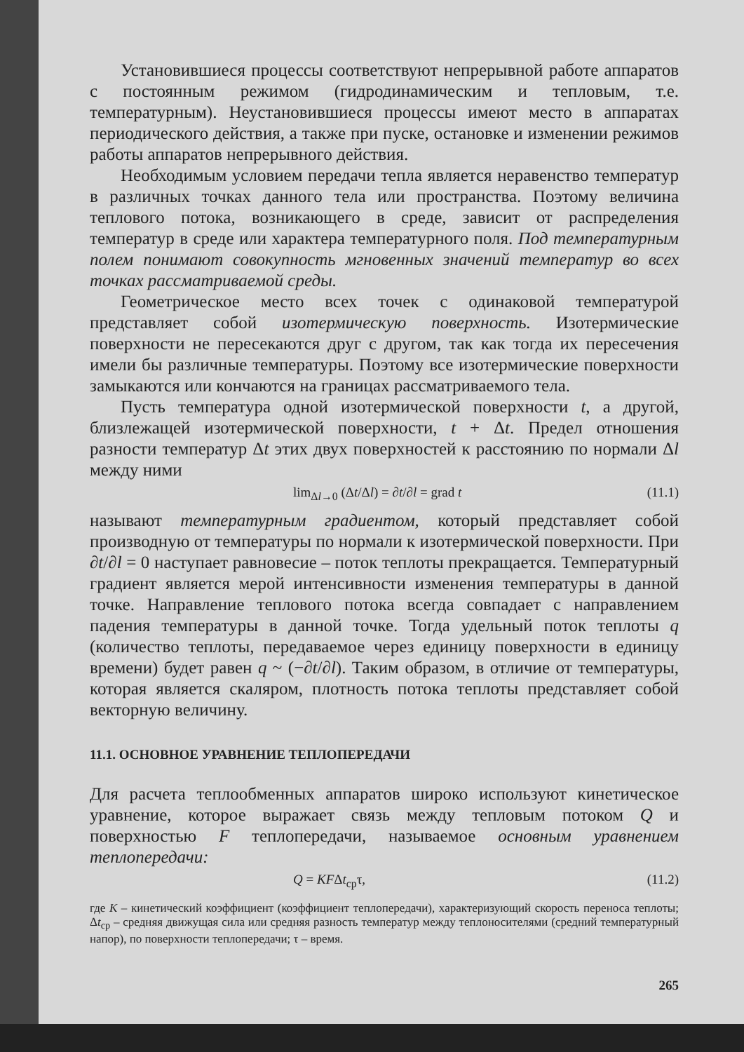Установившиеся процессы соответствуют непрерывной работе аппаратов с постоянным режимом (гидродинамическим и тепловым, т.е. температурным). Неустановившиеся процессы имеют место в аппаратах периодического действия, а также при пуске, остановке и изменении режимов работы аппаратов непрерывного действия.
Необходимым условием передачи тепла является неравенство температур в различных точках данного тела или пространства. Поэтому величина теплового потока, возникающего в среде, зависит от распределения температур в среде или характера температурного поля. Под температурным полем понимают совокупность мгновенных значений температур во всех точках рассматриваемой среды.
Геометрическое место всех точек с одинаковой температурой представляет собой изотермическую поверхность. Изотермические поверхности не пересекаются друг с другом, так как тогда их пересечения имели бы различные температуры. Поэтому все изотермические поверхности замыкаются или кончаются на границах рассматриваемого тела.
Пусть температура одной изотермической поверхности t, а другой, близлежащей изотермической поверхности, t + Δt. Предел отношения разности температур Δt этих двух поверхностей к расстоянию по нормали Δl между ними
lim<sub>Δl→0</sub> (Δt/Δl) = ∂t/∂l = grad t (11.1)
называют температурным градиентом, который представляет собой производную от температуры по нормали к изотермической поверхности. При ∂t/∂l = 0 наступает равновесие – поток теплоты прекращается. Температурный градиент является мерой интенсивности изменения температуры в данной точке. Направление теплового потока всегда совпадает с направлением падения температуры в данной точке. Тогда удельный поток теплоты q (количество теплоты, передаваемое через единицу поверхности в единицу времени) будет равен q ~ (−∂t/∂l). Таким образом, в отличие от температуры, которая является скаляром, плотность потока теплоты представляет собой векторную величину.
11.1. ОСНОВНОЕ УРАВНЕНИЕ ТЕПЛОПЕРЕДАЧИ
Для расчета теплообменных аппаратов широко используют кинетическое уравнение, которое выражает связь между тепловым потоком Q и поверхностью F теплопередачи, называемое основным уравнением теплопередачи:
Q = KFΔt<sub>ср</sub>τ, (11.2)
где K – кинетический коэффициент (коэффициент теплопередачи), характеризующий скорость переноса теплоты; Δt<sub>ср</sub> – средняя движущая сила или средняя разность температур между теплоносителями (средний температурный напор), по поверхности теплопередачи; τ – время.
265